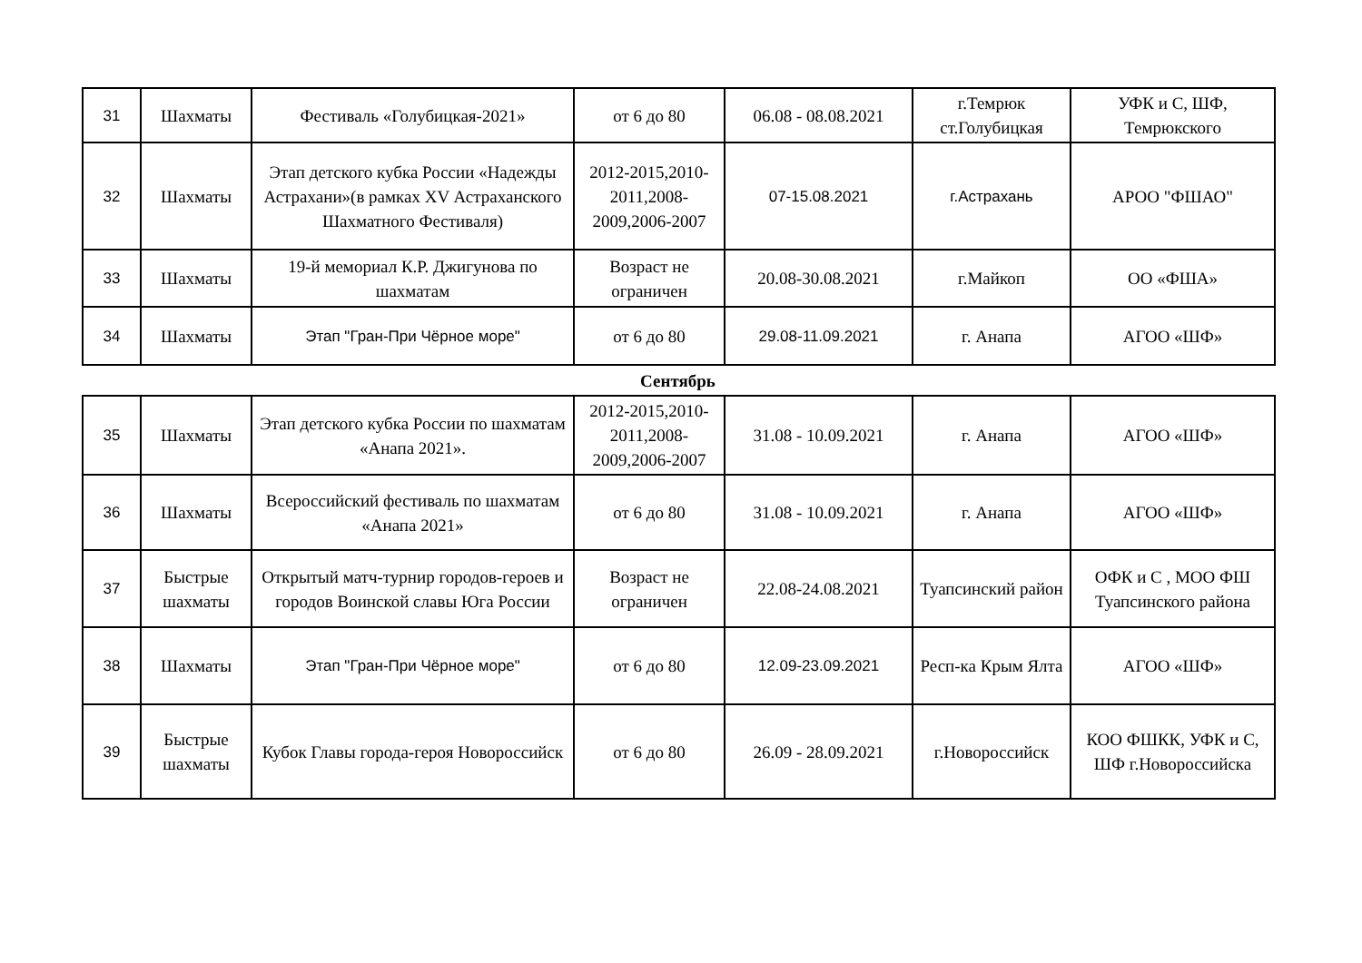| 31 | Шахматы | Фестиваль «Голубицкая-2021» | от 6 до 80 | 06.08 - 08.08.2021 | г.Темрюк ст.Голубицкая | УФК и С, ШФ, Темрюкского |
| 32 | Шахматы | Этап детского кубка России «Надежды Астрахани»(в рамках XV Астраханского Шахматного Фестиваля) | 2012-2015,2010-2011,2008-2009,2006-2007 | 07-15.08.2021 | г.Астрахань | АРОО "ФШАО" |
| 33 | Шахматы | 19-й мемориал К.Р. Джигунова по шахматам | Возраст не ограничен | 20.08-30.08.2021 | г.Майкоп | ОО «ФША» |
| 34 | Шахматы | Этап "Гран-При Чёрное море" | от 6 до 80 | 29.08-11.09.2021 | г. Анапа | АГОО «ШФ» |
Сентябрь
| 35 | Шахматы | Этап детского кубка России по шахматам «Анапа 2021». | 2012-2015,2010-2011,2008-2009,2006-2007 | 31.08 - 10.09.2021 | г. Анапа | АГОО «ШФ» |
| 36 | Шахматы | Всероссийский фестиваль по шахматам «Анапа 2021» | от 6 до 80 | 31.08 - 10.09.2021 | г. Анапа | АГОО «ШФ» |
| 37 | Быстрые шахматы | Открытый матч-турнир городов-героев и городов Воинской славы Юга России | Возраст не ограничен | 22.08-24.08.2021 | Туапсинский район | ОФК и С , МОО ФШ Туапсинского района |
| 38 | Шахматы | Этап "Гран-При Чёрное море" | от 6 до 80 | 12.09-23.09.2021 | Респ-ка Крым Ялта | АГОО «ШФ» |
| 39 | Быстрые шахматы | Кубок Главы города-героя Новороссийск | от 6 до 80 | 26.09 - 28.09.2021 | г.Новороссийск | КОО ФШКК, УФК и С, ШФ г.Новороссийска |